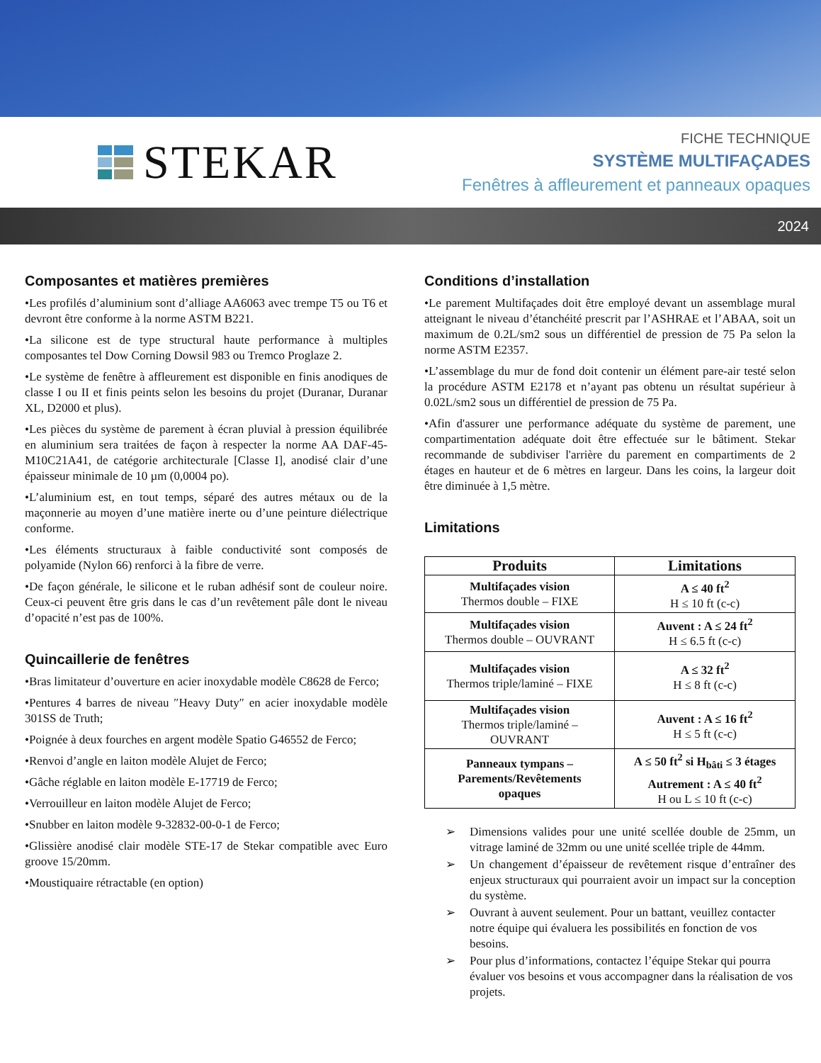STEKAR
FICHE TECHNIQUE
SYSTÈME MULTIFAÇADES
Fenêtres à affleurement et panneaux opaques
2024
Composantes et matières premières
•Les profilés d’aluminium sont d’alliage AA6063 avec trempe T5 ou T6 et devront être conforme à la norme ASTM B221.
•La silicone est de type structural haute performance à multiples composantes tel Dow Corning Dowsil 983 ou Tremco Proglaze 2.
•Le système de fenêtre à affleurement est disponible en finis anodiques de classe I ou II et finis peints selon les besoins du projet (Duranar, Duranar XL, D2000 et plus).
•Les pièces du système de parement à écran pluvial à pression équilibrée en aluminium sera traitées de façon à respecter la norme AA DAF-45-M10C21A41, de catégorie architecturale [Classe I], anodisé clair d’une épaisseur minimale de 10 µm (0,0004 po).
•L’aluminium est, en tout temps, séparé des autres métaux ou de la maçonnerie au moyen d’une matière inerte ou d’une peinture diélectrique conforme.
•Les éléments structuraux à faible conductivité sont composés de polyamide (Nylon 66) renforci à la fibre de verre.
•De façon générale, le silicone et le ruban adhésif sont de couleur noire. Ceux-ci peuvent être gris dans le cas d’un revêtement pâle dont le niveau d’opacité n’est pas de 100%.
Quincaillerie de fenêtres
•Bras limitateur d’ouverture en acier inoxydable modèle C8628 de Ferco;
•Pentures 4 barres de niveau ″Heavy Duty″ en acier inoxydable modèle 301SS de Truth;
•Poignée à deux fourches en argent modèle Spatio G46552 de Ferco;
•Renvoi d’angle en laiton modèle Alujet de Ferco;
•Gâche réglable en laiton modèle E-17719 de Ferco;
•Verrouilleur en laiton modèle Alujet de Ferco;
•Snubber en laiton modèle 9-32832-00-0-1 de Ferco;
•Glissière anodisé clair modèle STE-17 de Stekar compatible avec Euro groove 15/20mm.
•Moustiquaire rétractable (en option)
Conditions d’installation
•Le parement Multifaçades doit être employé devant un assemblage mural atteignant le niveau d’étanchéité prescrit par l’ASHRAE et l’ABAA, soit un maximum de 0.2L/sm2 sous un différentiel de pression de 75 Pa selon la norme ASTM E2357.
•L’assemblage du mur de fond doit contenir un élément pare-air testé selon la procédure ASTM E2178 et n’ayant pas obtenu un résultat supérieur à 0.02L/sm2 sous un différentiel de pression de 75 Pa.
•Afin d'assurer une performance adéquate du système de parement, une compartimentation adéquate doit être effectuée sur le bâtiment. Stekar recommande de subdiviser l'arrière du parement en compartiments de 2 étages en hauteur et de 6 mètres en largeur. Dans les coins, la largeur doit être diminuée à 1,5 mètre.
Limitations
| Produits | Limitations |
| --- | --- |
| Multifaçades vision Thermos double – FIXE | A ≤ 40 ft<sup>2</sup> H ≤ 10 ft (c-c) |
| Multifaçades vision Thermos double – OUVRANT | Auvent : A ≤ 24 ft<sup>2</sup> H ≤ 6.5 ft (c-c) |
| Multifaçades vision Thermos triple/laminé – FIXE | A ≤ 32 ft<sup>2</sup> H ≤ 8 ft (c-c) |
| Multifaçades vision Thermos triple/laminé – OUVRANT | Auvent : A ≤ 16 ft<sup>2</sup> H ≤ 5 ft (c-c) |
| Panneaux tympans – Parements/Revêtements opaques | A ≤ 50 ft<sup>2</sup> si H<sub>bâti</sub> ≤ 3 étages Autrement : A ≤ 40 ft<sup>2</sup> H ou L ≤ 10 ft (c-c) |
➢ Dimensions valides pour une unité scellée double de 25mm, un vitrage laminé de 32mm ou une unité scellée triple de 44mm.
➢ Un changement d’épaisseur de revêtement risque d’entraîner des enjeux structuraux qui pourraient avoir un impact sur la conception du système.
➢ Ouvrant à auvent seulement. Pour un battant, veuillez contacter notre équipe qui évaluera les possibilités en fonction de vos besoins.
➢ Pour plus d’informations, contactez l’équipe Stekar qui pourra évaluer vos besoins et vous accompagner dans la réalisation de vos projets.